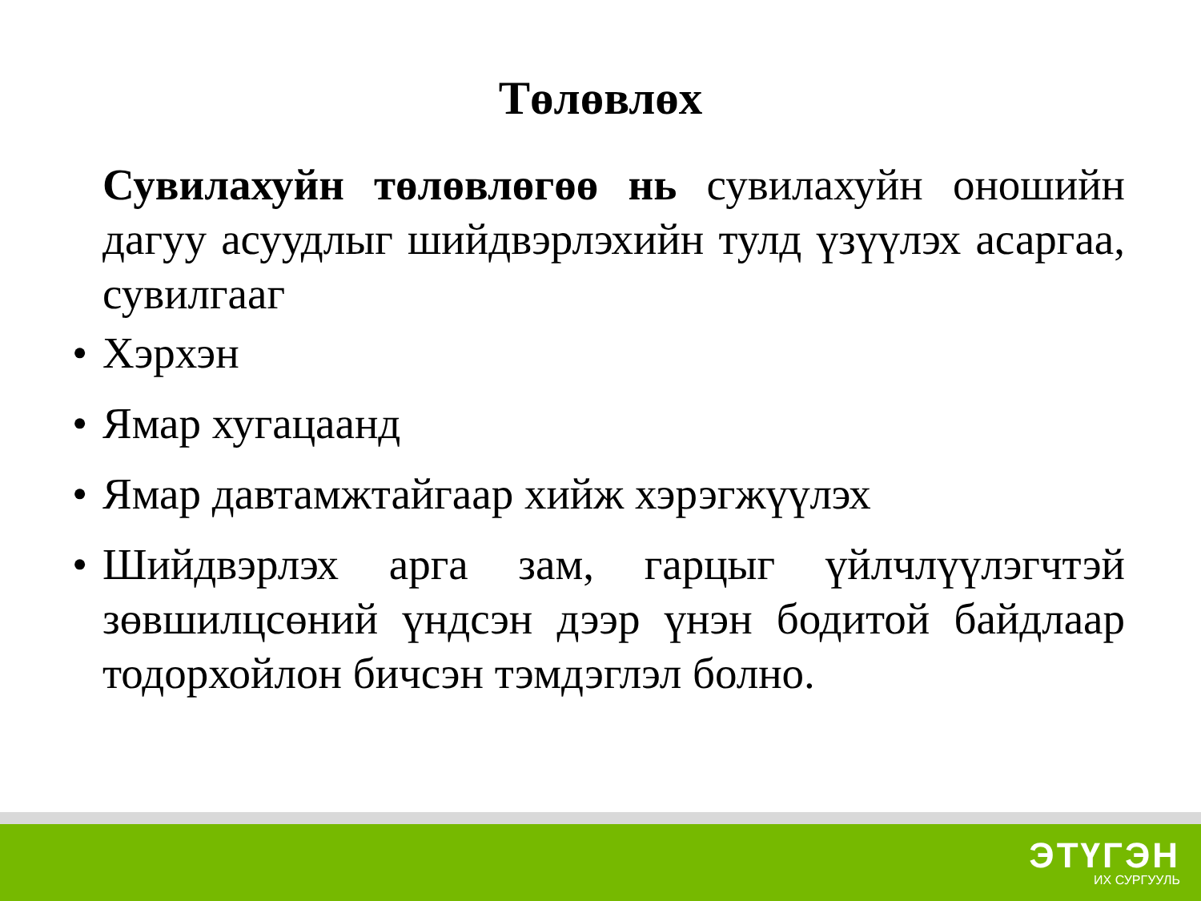Төлөвлөх
Сувилахуйн төлөвлөгөө нь сувилахуйн оношийн дагуу асуудлыг шийдвэрлэхийн тулд үзүүлэх асаргаа, сувилгааг
• Хэрхэн
• Ямар хугацаанд
• Ямар давтамжтайгаар хийж хэрэгжүүлэх
• Шийдвэрлэх арга зам, гарцыг үйлчлүүлэгчтэй зөвшилцсөний үндсэн дээр үнэн бодитой байдлаар тодорхойлон бичсэн тэмдэглэл болно.
ЭТҮГЭН
ИХ СУРГУУЛЬ